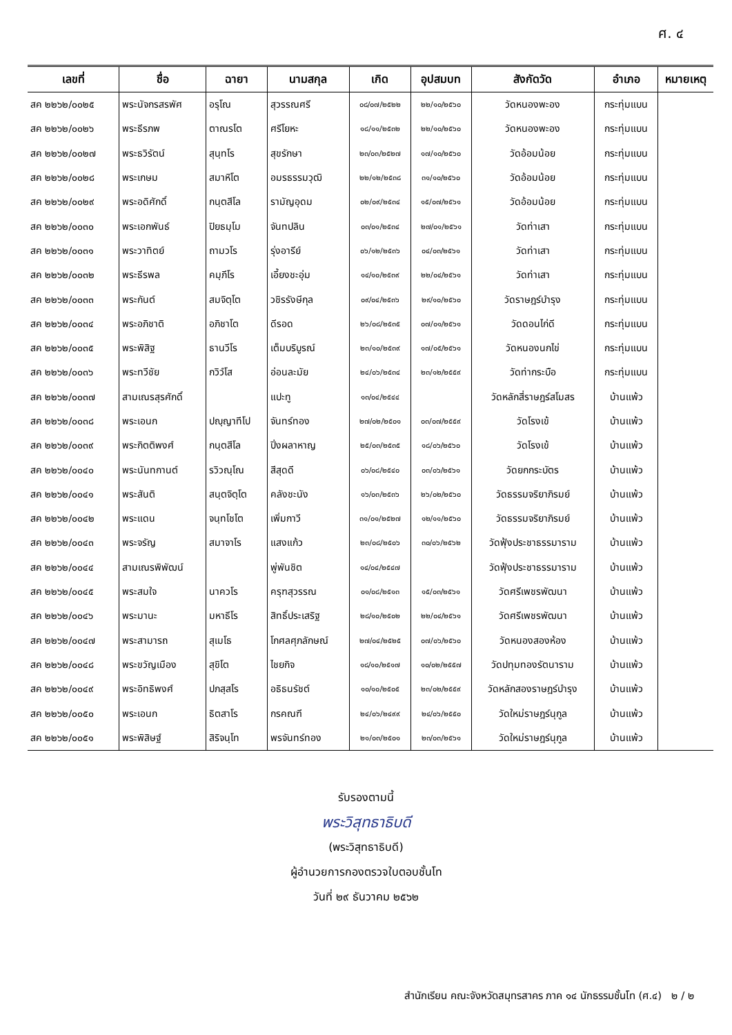ศ. ๔
| เลขที่ | ชื่อ | ฉายา | นามสกุล | เกิด | อุปสมบท | สังกัดวัด | อำเภอ | หมายเหตุ |
| --- | --- | --- | --- | --- | --- | --- | --- | --- |
| สค ๒๒๖๒/๐๐๒๕ | พระนัจกรสรพัศ | อรุโณ | สุวรรณศรี | ๐๘/๐๗/๒๕๒๒ | ๒๒/๑๐/๒๕๖๐ | วัดหนองพะอง | กระทุ่มแบน | |
| สค ๒๒๖๒/๐๐๒๖ | พระธีรภพ | ตาณรโต | ศรีโยหะ | ๑๘/๑๑/๒๕๓๒ | ๒๒/๑๐/๒๕๖๐ | วัดหนองพะอง | กระทุ่มแบน | |
| สค ๒๒๖๒/๐๐๒๗ | พระธวิรัตน์ | สุนฺทโร | สุขรักษา | ๒๓/๐๓/๒๕๒๗ | ๑๗/๑๐/๒๕๖๐ | วัดอ้อมน้อย | กระทุ่มแบน | |
| สค ๒๒๖๒/๐๐๒๘ | พระเกษม | สมาหิโต | อมรธรรมวุฒิ | ๒๒/๑๒/๒๕๓๘ | ๓๑/๑๐/๒๕๖๐ | วัดอ้อมน้อย | กระทุ่มแบน | |
| สค ๒๒๖๒/๐๐๒๙ | พระอดิศักดิ์ | กนฺตสีโล | รามัญอุดม | ๐๒/๐๙/๒๕๓๔ | ๑๕/๐๗/๒๕๖๑ | วัดอ้อมน้อย | กระทุ่มแบน | |
| สค ๒๒๖๒/๐๐๓๐ | พระเอกพันธ์ | ปิยธมฺโม | จันทปลิน | ๐๓/๐๑/๒๕๓๔ | ๒๗/๐๑/๒๕๖๑ | วัดท่าเสา | กระทุ่มแบน | |
| สค ๒๒๖๒/๐๐๓๑ | พระวาทิตย์ | ถามวโร | รุ่งอารีย์ | ๐๖/๑๒/๒๕๓๖ | ๐๔/๐๓/๒๕๖๑ | วัดท่าเสา | กระทุ่มแบน | |
| สค ๒๒๖๒/๐๐๓๒ | พระธีรพล | คมฺภีโร | เอี้ยงชะอุ่ม | ๑๔/๑๐/๒๕๓๙ | ๒๒/๐๔/๒๕๖๑ | วัดท่าเสา | กระทุ่มแบน | |
| สค ๒๒๖๒/๐๐๓๓ | พระกันต์ | สมจิตฺโต | วชิรรังษีกุล | ๐๙/๐๔/๒๕๓๖ | ๒๙/๑๐/๒๕๖๐ | วัดราษฎร์บำรุง | กระทุ่มแบน | |
| สค ๒๒๖๒/๐๐๓๔ | พระอภิชาติ | อภิชาโต | ดีรอด | ๒๖/๐๘/๒๕๓๕ | ๐๗/๐๑/๒๕๖๑ | วัดดอนไก่ดี | กระทุ่มแบน | |
| สค ๒๒๖๒/๐๐๓๕ | พระพิสิฐ | ธานวีโร | เต็มบริบูรณ์ | ๒๓/๑๐/๒๕๓๙ | ๑๗/๐๕/๒๕๖๑ | วัดหนองนกไข่ | กระทุ่มแบน | |
| สค ๒๒๖๒/๐๐๓๖ | พระทวีชัย | กวิวํโส | อ่อนละมัย | ๒๔/๐๖/๒๕๓๔ | ๒๓/๑๒/๒๕๕๙ | วัดท่ากระบือ | กระทุ่มแบน | |
| สค ๒๒๖๒/๐๐๓๗ | สามเณรสุรศักดิ์ | | แปะทู | ๑๓/๐๔/๒๕๔๔ | | วัดหลักสี่ราษฎร์สโมสร | บ้านแพ้ว | |
| สค ๒๒๖๒/๐๐๓๘ | พระเอนก | ปญฺญาทีโป | จันทร์ทอง | ๒๗/๐๒/๒๕๐๑ | ๐๓/๐๗/๒๕๕๙ | วัดโรงเข้ | บ้านแพ้ว | |
| สค ๒๒๖๒/๐๐๓๙ | พระกิตติพงศ์ | กนฺตสีโล | ปิ่งผลาหาญ | ๒๕/๐๓/๒๕๓๕ | ๑๘/๐๖/๒๕๖๐ | วัดโรงเข้ | บ้านแพ้ว | |
| สค ๒๒๖๒/๐๐๔๐ | พระนันทกานต์ | รวิวณฺโณ | สีสุดดี | ๐๖/๐๘/๒๕๔๐ | ๐๓/๐๖/๒๕๖๑ | วัดยกกระบัตร | บ้านแพ้ว | |
| สค ๒๒๖๒/๐๐๔๑ | พระสันติ | สนฺตจิตฺโต | คลังชะนัง | ๑๖/๐๓/๒๕๓๖ | ๒๖/๐๒/๒๕๖๐ | วัดธรรมจริยาภิรมย์ | บ้านแพ้ว | |
| สค ๒๒๖๒/๐๐๔๒ | พระแดน | จนฺทโชโต | เพิ่มกาวี | ๓๑/๐๑/๒๕๒๗ | ๑๒/๑๑/๒๕๖๐ | วัดธรรมจริยาภิรมย์ | บ้านแพ้ว | |
| สค ๒๒๖๒/๐๐๔๓ | พระจรัญ | สมาจาโร | แสงแก้ว | ๒๓/๐๘/๒๕๐๖ | ๓๐/๐๖/๒๕๖๒ | วัดฟุ้งประชาธรรมาราม | บ้านแพ้ว | |
| สค ๒๒๖๒/๐๐๔๔ | สามเณรพิพัฒน์ | | พู่พันชิต | ๑๔/๐๔/๒๕๔๗ | | วัดฟุ้งประชาธรรมาราม | บ้านแพ้ว | |
| สค ๒๒๖๒/๐๐๔๕ | พระสมใจ | นาควโร | ครุฑสุวรรณ | ๐๑/๐๘/๒๕๑๓ | ๑๕/๐๓/๒๕๖๑ | วัดศรีเพชรพัฒนา | บ้านแพ้ว | |
| สค ๒๒๖๒/๐๐๔๖ | พระมานะ | มหาธีโร | สิทธิ์ประเสริฐ | ๒๘/๑๐/๒๕๐๒ | ๒๒/๐๔/๒๕๖๑ | วัดศรีเพชรพัฒนา | บ้านแพ้ว | |
| สค ๒๒๖๒/๐๐๔๗ | พระสามารถ | สุเมโธ | โกศลศุภลักษณ์ | ๒๗/๐๔/๒๕๒๕ | ๐๗/๐๖/๒๕๖๐ | วัดหนองสองห้อง | บ้านแพ้ว | |
| สค ๒๒๖๒/๐๐๔๘ | พระขวัญเมือง | สุขิโต | ไชยกิจ | ๑๘/๑๐/๒๕๑๗ | ๑๐/๐๒/๒๕๕๗ | วัดปทุมทองรัตนาราม | บ้านแพ้ว | |
| สค ๒๒๖๒/๐๐๔๙ | พระอิทธิพงศ์ | ปภสฺสโร | อธิธนรัชต์ | ๑๐/๑๐/๒๕๐๕ | ๒๓/๐๒/๒๕๕๙ | วัดหลักสองราษฎร์บำรุง | บ้านแพ้ว | |
| สค ๒๒๖๒/๐๐๕๐ | พระเอนก | ธิตสาโร | กรคณฑี | ๒๔/๐๖/๒๔๙๙ | ๒๔/๐๖/๒๕๕๐ | วัดใหม่ราษฎร์นุกูล | บ้านแพ้ว | |
| สค ๒๒๖๒/๐๐๕๑ | พระพิสิษฐ์ | สิริจนฺโท | พรจันทร์ทอง | ๒๑/๐๓/๒๕๐๑ | ๒๓/๐๓/๒๕๖๑ | วัดใหม่ราษฎร์นุกูล | บ้านแพ้ว | |
รับรองตามนี้
พระวิสุทธาธิบดี
(พระวิสุทธาธิบดี)
ผู้อำนวยการกองตรวจใบตอบชั้นโท
วันที่ ๒๙ ธันวาคม ๒๕๖๒
สำนักเรียน คณะจังหวัดสมุทรสาคร ภาค ๑๔ นักธรรมชั้นโท (ศ.๔) ๒ / ๒